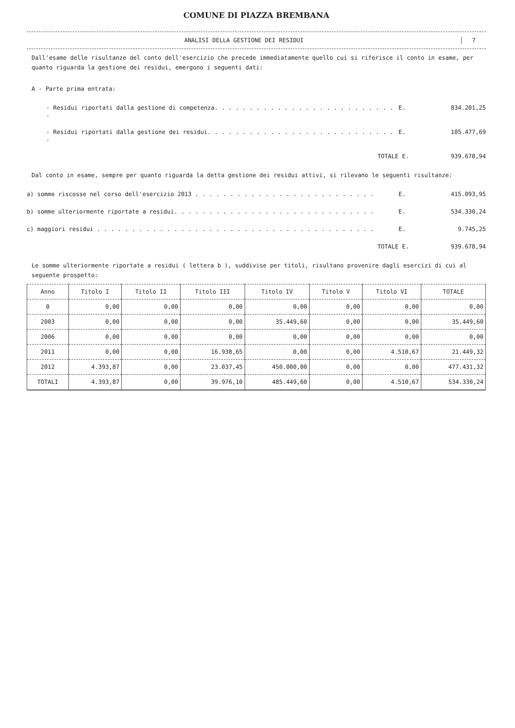COMUNE DI PIAZZA BREMBANA
ANALISI DELLA GESTIONE DEI RESIDUI
7
Dall'esame delle risultanze del conto dell'esercizio che precede immediatamente quello cui si riferisce il conto in esame, per quanto riguarda la gestione dei residui, emergono i seguenti dati:
A - Parte prima entrata:
- Residui riportati dalla gestione di competenza. . . . . . . . . . . . . . . . . . . . . . . . . . .
E. 834.201,25
- Residui riportati dalla gestione dei residui. . . . . . . . . . . . . . . . . . . . . . . . . . . .
E. 105.477,69
TOTALE E. 939.678,94
Dal conto in esame, sempre per quanto riguarda la detta gestione dei residui attivi, si rilevano le seguenti risultanze:
a) somme riscosse nel corso dell'esercizio 2013 . . . . . . . . . . . . . . . . . . . . . . . . . .
E. 415.093,95
b) somme ulteriormente riportate a residui. . . . . . . . . . . . . . . . . . . . . . . . . . . . .
E. 534.330,24
c) maggiori residui . . . . . . . . . . . . . . . . . . . . . . . . . . . . . . . . . . . . . . . .
E. 9.745,25
TOTALE E. 939.678,94
Le somme ulteriormente riportate a residui ( lettera b ), suddivise per titoli, risultano provenire dagli esercizi di cui al seguente prospetto:
| Anno | Titolo I | Titolo II | Titolo III | Titolo IV | Titolo V | Titolo VI | TOTALE |
| --- | --- | --- | --- | --- | --- | --- | --- |
| 0 | 0,00 | 0,00 | 0,00 | 0,00 | 0,00 | 0,00 | 0,00 |
| 2003 | 0,00 | 0,00 | 0,00 | 35.449,60 | 0,00 | 0,00 | 35.449,60 |
| 2006 | 0,00 | 0,00 | 0,00 | 0,00 | 0,00 | 0,00 | 0,00 |
| 2011 | 0,00 | 0,00 | 16.938,65 | 0,00 | 0,00 | 4.510,67 | 21.449,32 |
| 2012 | 4.393,87 | 0,00 | 23.037,45 | 450.000,00 | 0,00 | 0,00 | 477.431,32 |
| TOTALI | 4.393,87 | 0,00 | 39.976,10 | 485.449,60 | 0,00 | 4.510,67 | 534.330,24 |